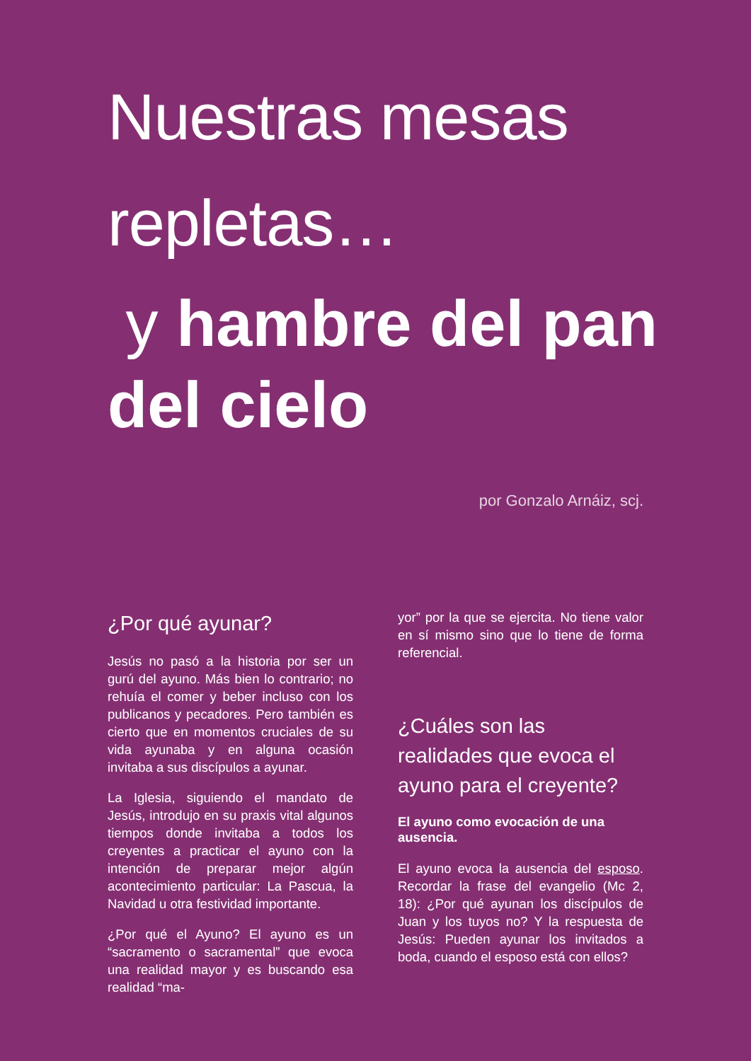Nuestras mesas repletas…
y hambre del pan del cielo
por Gonzalo Arnáiz, scj.
¿Por qué ayunar?
Jesús no pasó a la historia por ser un gurú del ayuno. Más bien lo contrario; no rehuía el comer y beber incluso con los publicanos y pecadores. Pero también es cierto que en momentos cruciales de su vida ayunaba y en alguna ocasión invitaba a sus discípulos a ayunar.
La Iglesia, siguiendo el mandato de Jesús, introdujo en su praxis vital algunos tiempos donde invitaba a todos los creyentes a practicar el ayuno con la intención de preparar mejor algún acontecimiento particular: La Pascua, la Navidad u otra festividad importante.
¿Por qué el Ayuno? El ayuno es un “sacramento o sacramental” que evoca una realidad mayor y es buscando esa realidad “ma-
yor” por la que se ejercita. No tiene valor en sí mismo sino que lo tiene de forma referencial.
¿Cuáles son las realidades que evoca el ayuno para el creyente?
El ayuno como evocación de una ausencia.
El ayuno evoca la ausencia del esposo. Recordar la frase del evangelio (Mc 2, 18): ¿Por qué ayunan los discípulos de Juan y los tuyos no? Y la respuesta de Jesús: Pueden ayunar los invitados a boda, cuando el esposo está con ellos?